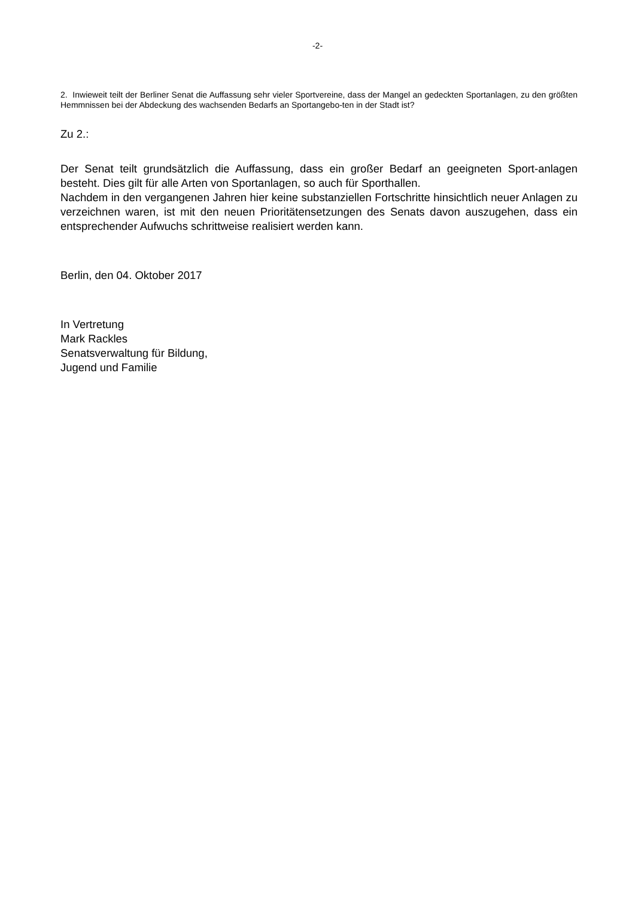-2-
2. Inwieweit teilt der Berliner Senat die Auffassung sehr vieler Sportvereine, dass der Mangel an gedeckten Sportanlagen, zu den größten Hemmnissen bei der Abdeckung des wachsenden Bedarfs an Sportangebo-ten in der Stadt ist?
Zu 2.:
Der Senat teilt grundsätzlich die Auffassung, dass ein großer Bedarf an geeigneten Sport-anlagen besteht. Dies gilt für alle Arten von Sportanlagen, so auch für Sporthallen.
Nachdem in den vergangenen Jahren hier keine substanziellen Fortschritte hinsichtlich neuer Anlagen zu verzeichnen waren, ist mit den neuen Prioritätensetzungen des Senats davon auszugehen, dass ein entsprechender Aufwuchs schrittweise realisiert werden kann.
Berlin, den 04. Oktober 2017
In Vertretung
Mark Rackles
Senatsverwaltung für Bildung,
Jugend und Familie